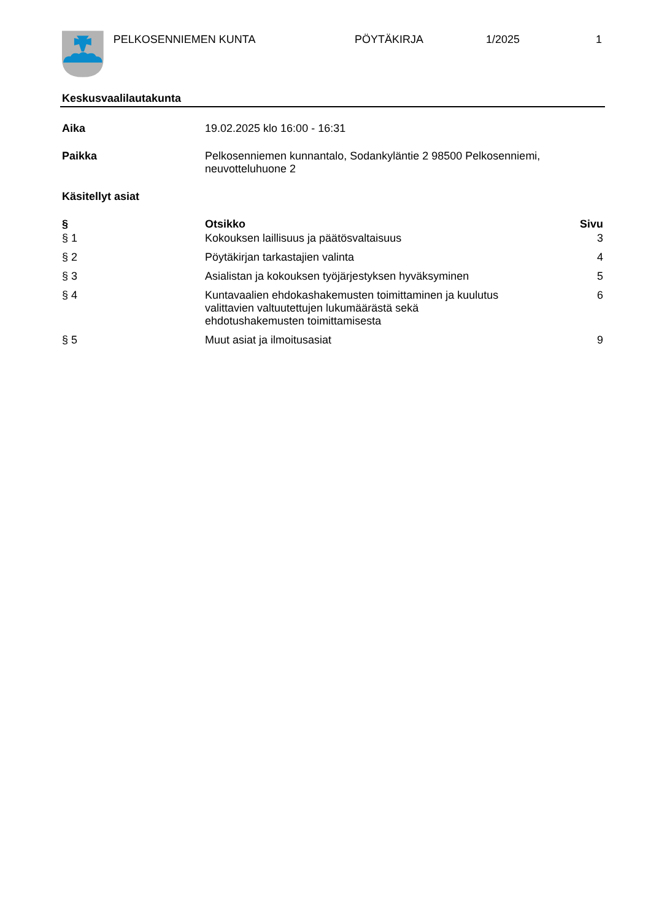PELKOSENNIEMEN KUNTA PÖYTÄKIRJA 1/2025 1
Keskusvaalilautakunta
Aika 19.02.2025 klo 16:00 - 16:31
Paikka Pelkosenniemen kunnantalo, Sodankyläntie 2 98500 Pelkosenniemi,
neuvotteluhuone 2
Käsitellyt asiat
| § | Otsikko | Sivu |
| --- | --- | --- |
| § 1 | Kokouksen laillisuus ja päätösvaltaisuus | 3 |
| § 2 | Pöytäkirjan tarkastajien valinta | 4 |
| § 3 | Asialistan ja kokouksen työjärjestyksen hyväksyminen | 5 |
| § 4 | Kuntavaalien ehdokashakemusten toimittaminen ja kuulutus valittavien valtuutettujen lukumäärästä sekä ehdotushakemusten toimittamisesta | 6 |
| § 5 | Muut asiat ja ilmoitusasiat | 9 |